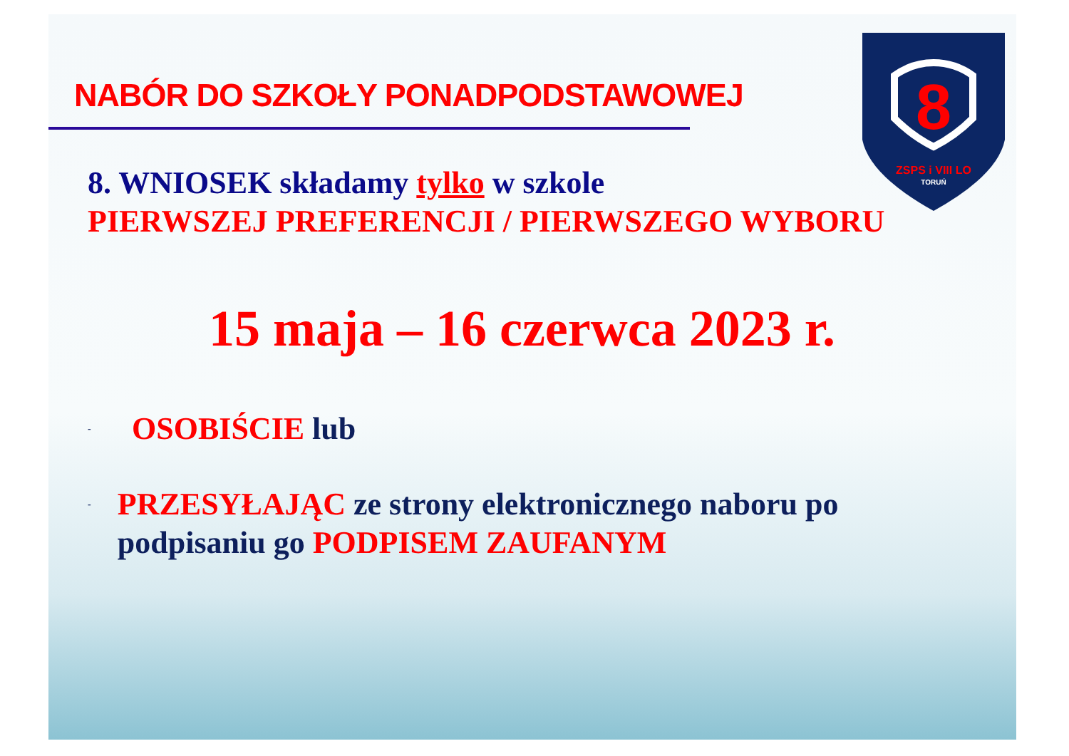NABÓR DO SZKOŁY PONADPODSTAWOWEJ
8
ZSPS i VIII LO
TORUŃ
8. WNIOSEK składamy tylko w szkole
PIERWSZEJ PREFERENCJI / PIERWSZEGO WYBORU
15 maja – 16 czerwca 2023 r.
- OSOBIŚCIE lub
- PRZESYŁAJĄC ze strony elektronicznego naboru po podpisaniu go PODPISEM ZAUFANYM